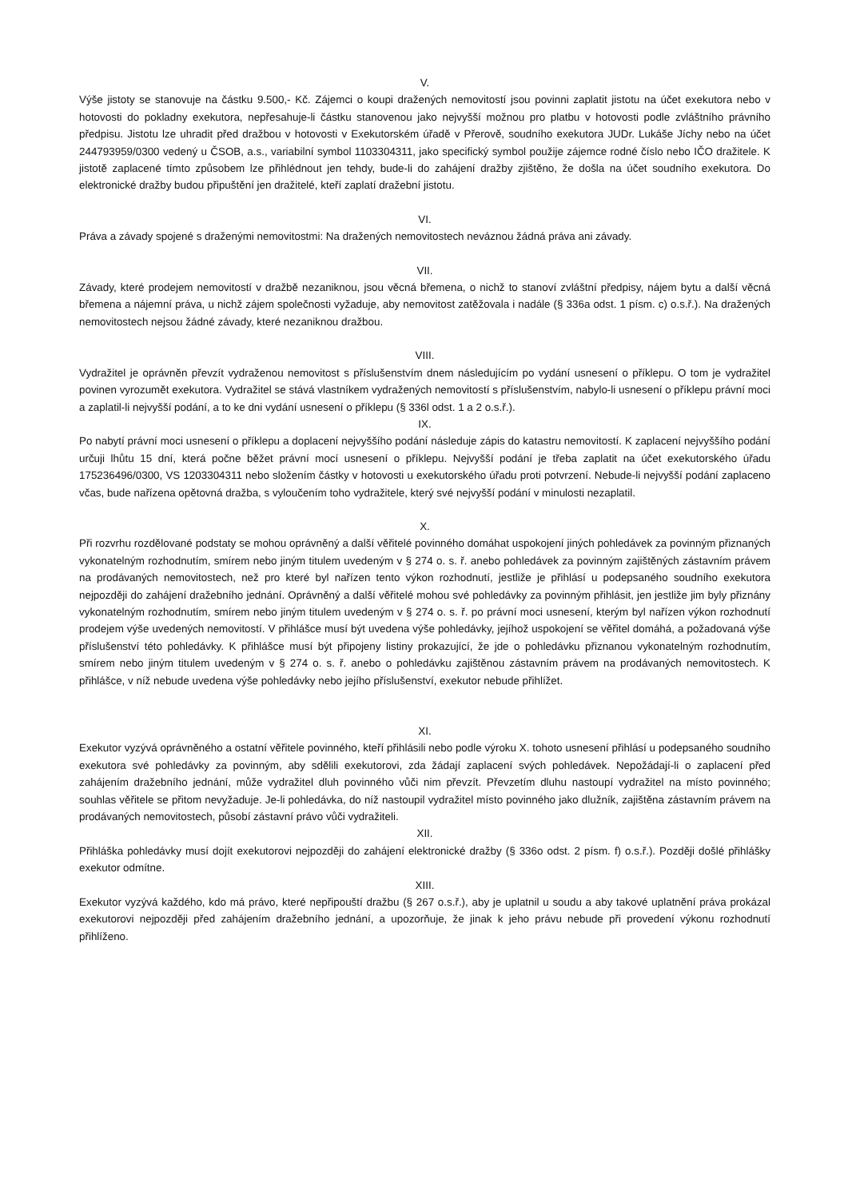V.
Výše jistoty se stanovuje na částku 9.500,- Kč. Zájemci o koupi dražených nemovitostí jsou povinni zaplatit jistotu na účet exekutora nebo v hotovosti do pokladny exekutora, nepřesahuje-li částku stanovenou jako nejvyšší možnou pro platbu v hotovosti podle zvláštního právního předpisu. Jistotu lze uhradit před dražbou v hotovosti v Exekutorském úřadě v Přerově, soudního exekutora JUDr. Lukáše Jíchy nebo na účet 244793959/0300 vedený u ČSOB, a.s., variabilní symbol 1103304311, jako specifický symbol použije zájemce rodné číslo nebo IČO dražitele. K jistotě zaplacené tímto způsobem lze přihlédnout jen tehdy, bude-li do zahájení dražby zjištěno, že došla na účet soudního exekutora. Do elektronické dražby budou připuštění jen dražitelé, kteří zaplatí dražební jistotu.
VI.
Práva a závady spojené s draženými nemovitostmi: Na dražených nemovitostech neváznou žádná práva ani závady.
VII.
Závady, které prodejem nemovitostí v dražbě nezaniknou, jsou věcná břemena, o nichž to stanoví zvláštní předpisy, nájem bytu a další věcná břemena a nájemní práva, u nichž zájem společnosti vyžaduje, aby nemovitost zatěžovala i nadále (§ 336a odst. 1 písm. c) o.s.ř.). Na dražených nemovitostech nejsou žádné závady, které nezaniknou dražbou.
VIII.
Vydražitel je oprávněn převzít vydraženou nemovitost s příslušenstvím dnem následujícím po vydání usnesení o příklepu. O tom je vydražitel povinen vyrozumět exekutora. Vydražitel se stává vlastníkem vydražených nemovitostí s příslušenstvím, nabylo-li usnesení o příklepu právní moci a zaplatil-li nejvyšší podání, a to ke dni vydání usnesení o příklepu (§ 336l odst. 1 a 2 o.s.ř.).
IX.
Po nabytí právní moci usnesení o příklepu a doplacení nejvyššího podání následuje zápis do katastru nemovitostí. K zaplacení nejvyššího podání určuji lhůtu 15 dní, která počne běžet právní mocí usnesení o příklepu. Nejvyšší podání je třeba zaplatit na účet exekutorského úřadu 175236496/0300, VS 1203304311 nebo složením částky v hotovosti u exekutorského úřadu proti potvrzení. Nebude-li nejvyšší podání zaplaceno včas, bude nařízena opětovná dražba, s vyloučením toho vydražitele, který své nejvyšší podání v minulosti nezaplatil.
X.
Při rozvrhu rozdělované podstaty se mohou oprávněný a další věřitelé povinného domáhat uspokojení jiných pohledávek za povinným přiznaných vykonatelným rozhodnutím, smírem nebo jiným titulem uvedeným v § 274 o. s. ř. anebo pohledávek za povinným zajištěných zástavním právem na prodávaných nemovitostech, než pro které byl nařízen tento výkon rozhodnutí, jestliže je přihlásí u podepsaného soudního exekutora nejpozději do zahájení dražebního jednání. Oprávněný a další věřitelé mohou své pohledávky za povinným přihlásit, jen jestliže jim byly přiznány vykonatelným rozhodnutím, smírem nebo jiným titulem uvedeným v § 274 o. s. ř. po právní moci usnesení, kterým byl nařízen výkon rozhodnutí prodejem výše uvedených nemovitostí. V přihlášce musí být uvedena výše pohledávky, jejíhož uspokojení se věřitel domáhá, a požadovaná výše příslušenství této pohledávky. K přihlášce musí být připojeny listiny prokazující, že jde o pohledávku přiznanou vykonatelným rozhodnutím, smírem nebo jiným titulem uvedeným v § 274 o. s. ř. anebo o pohledávku zajištěnou zástavním právem na prodávaných nemovitostech. K přihlášce, v níž nebude uvedena výše pohledávky nebo jejího příslušenství, exekutor nebude přihlížet.
XI.
Exekutor vyzývá oprávněného a ostatní věřitele povinného, kteří přihlásili nebo podle výroku X. tohoto usnesení přihlásí u podepsaného soudního exekutora své pohledávky za povinným, aby sdělili exekutorovi, zda žádají zaplacení svých pohledávek. Nepožádají-li o zaplacení před zahájením dražebního jednání, může vydražitel dluh povinného vůči nim převzít. Převzetím dluhu nastoupí vydražitel na místo povinného; souhlas věřitele se přitom nevyžaduje. Je-li pohledávka, do níž nastoupil vydražitel místo povinného jako dlužník, zajištěna zástavním právem na prodávaných nemovitostech, působí zástavní právo vůči vydražiteli.
XII.
Přihláška pohledávky musí dojít exekutorovi nejpozději do zahájení elektronické dražby (§ 336o odst. 2 písm. f) o.s.ř.). Později došlé přihlášky exekutor odmítne.
XIII.
Exekutor vyzývá každého, kdo má právo, které nepřipouští dražbu (§ 267 o.s.ř.), aby je uplatnil u soudu a aby takové uplatnění práva prokázal exekutorovi nejpozději před zahájením dražebního jednání, a upozorňuje, že jinak k jeho právu nebude při provedení výkonu rozhodnutí přihlíženo.